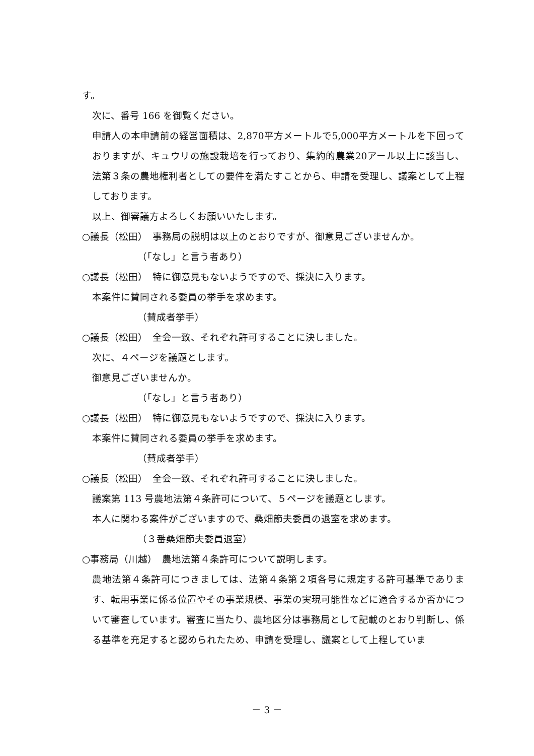す。
次に、番号 166 を御覧ください。
申請人の本申請前の経営面積は、2,870平方メートルで5,000平方メートルを下回っておりますが、キュウリの施設栽培を行っており、集約的農業20アール以上に該当し、法第３条の農地権利者としての要件を満たすことから、申請を受理し、議案として上程しております。
以上、御審議方よろしくお願いいたします。
○議長（松田）　事務局の説明は以上のとおりですが、御意見ございませんか。
（「なし」と言う者あり）
○議長（松田）　特に御意見もないようですので、採決に入ります。
本案件に賛同される委員の挙手を求めます。
（賛成者挙手）
○議長（松田）　全会一致、それぞれ許可することに決しました。
次に、４ページを議題とします。
御意見ございませんか。
（「なし」と言う者あり）
○議長（松田）　特に御意見もないようですので、採決に入ります。
本案件に賛同される委員の挙手を求めます。
（賛成者挙手）
○議長（松田）　全会一致、それぞれ許可することに決しました。
議案第 113 号農地法第４条許可について、５ページを議題とします。
本人に関わる案件がございますので、桑畑節夫委員の退室を求めます。
（３番桑畑節夫委員退室）
○事務局（川越）　農地法第４条許可について説明します。
農地法第４条許可につきましては、法第４条第２項各号に規定する許可基準であります、転用事業に係る位置やその事業規模、事業の実現可能性などに適合するか否かについて審査しています。審査に当たり、農地区分は事務局として記載のとおり判断し、係る基準を充足すると認められたため、申請を受理し、議案として上程していま
－ 3 －